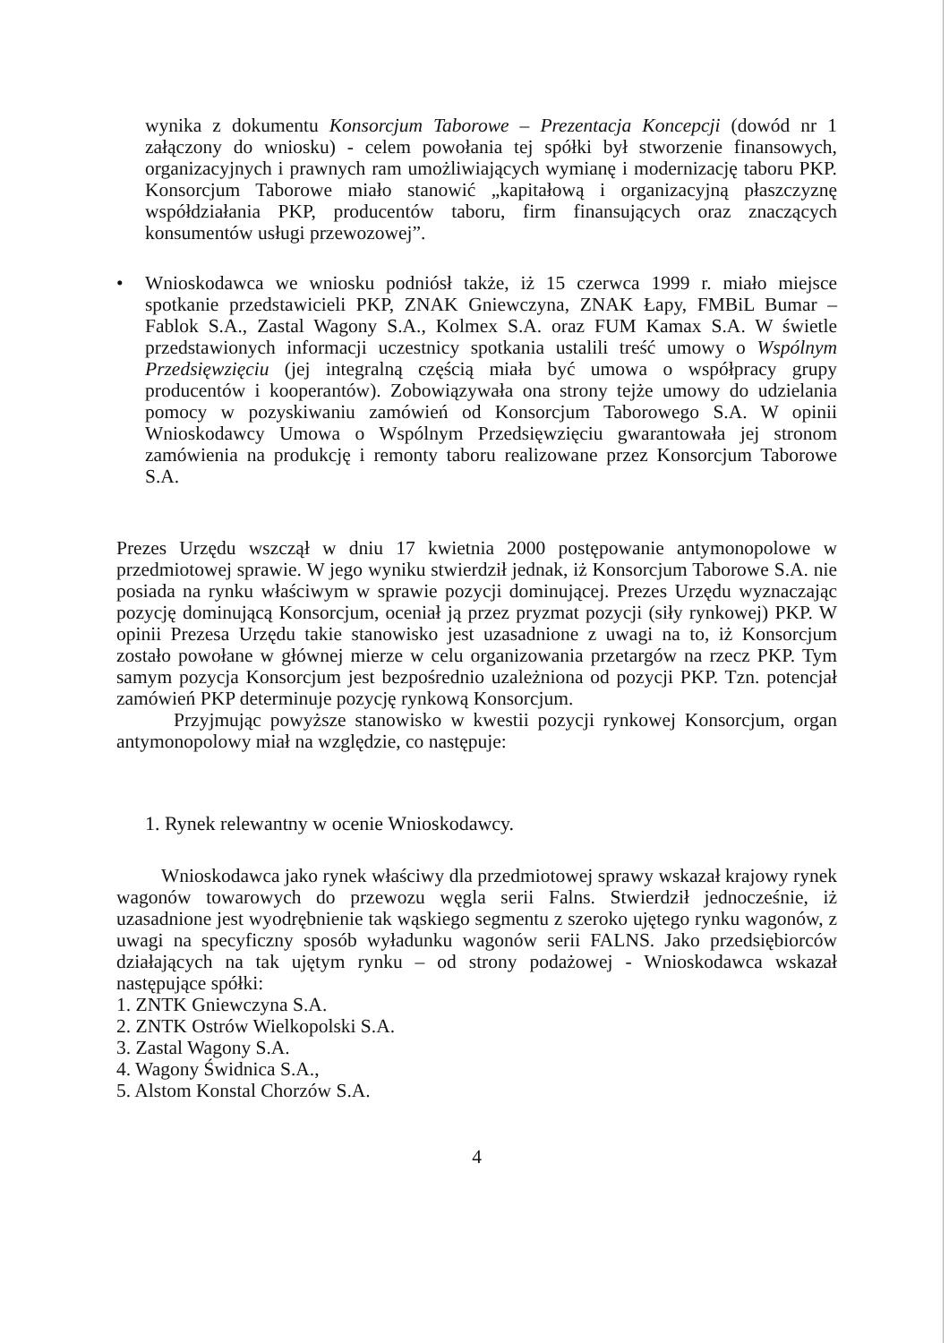wynika z dokumentu Konsorcjum Taborowe – Prezentacja Koncepcji (dowód nr 1 załączony do wniosku) - celem powołania tej spółki był stworzenie finansowych, organizacyjnych i prawnych ram umożliwiających wymianę i modernizację taboru PKP. Konsorcjum Taborowe miało stanowić „kapitałową i organizacyjną płaszczyznę współdziałania PKP, producentów taboru, firm finansujących oraz znaczących konsumentów usługi przewozowej”.
• Wnioskodawca we wniosku podniósł także, iż 15 czerwca 1999 r. miało miejsce spotkanie przedstawicieli PKP, ZNAK Gniewczyna, ZNAK Łapy, FMBiL Bumar – Fablok S.A., Zastal Wagony S.A., Kolmex S.A. oraz FUM Kamax S.A. W świetle przedstawionych informacji uczestnicy spotkania ustalili treść umowy o Wspólnym Przedsięwzięciu (jej integralną częścią miała być umowa o współpracy grupy producentów i kooperantów). Zobowiązywała ona strony tejże umowy do udzielania pomocy w pozyskiwaniu zamówień od Konsorcjum Taborowego S.A. W opinii Wnioskodawcy Umowa o Wspólnym Przedsięwzięciu gwarantowała jej stronom zamówienia na produkcję i remonty taboru realizowane przez Konsorcjum Taborowe S.A.
Prezes Urzędu wszczął w dniu 17 kwietnia 2000 postępowanie antymonopolowe w przedmiotowej sprawie. W jego wyniku stwierdził jednak, iż Konsorcjum Taborowe S.A. nie posiada na rynku właściwym w sprawie pozycji dominującej. Prezes Urzędu wyznaczając pozycję dominującą Konsorcjum, oceniał ją przez pryzmat pozycji (siły rynkowej) PKP. W opinii Prezesa Urzędu takie stanowisko jest uzasadnione z uwagi na to, iż Konsorcjum zostało powołane w głównej mierze w celu organizowania przetargów na rzecz PKP. Tym samym pozycja Konsorcjum jest bezpośrednio uzależniona od pozycji PKP. Tzn. potencjał zamówień PKP determinuje pozycję rynkową Konsorcjum.
Przyjmując powyższe stanowisko w kwestii pozycji rynkowej Konsorcjum, organ antymonopolowy miał na względzie, co następuje:
1. Rynek relewantny w ocenie Wnioskodawcy.
Wnioskodawca jako rynek właściwy dla przedmiotowej sprawy wskazał krajowy rynek wagonów towarowych do przewozu węgla serii Falns. Stwierdził jednocześnie, iż uzasadnione jest wyodrębnienie tak wąskiego segmentu z szeroko ujętego rynku wagonów, z uwagi na specyficzny sposób wyładunku wagonów serii FALNS. Jako przedsiębiorców działających na tak ujętym rynku – od strony podażowej - Wnioskodawca wskazał następujące spółki:
1. ZNTK Gniewczyna S.A.
2. ZNTK Ostrów Wielkopolski S.A.
3. Zastal Wagony S.A.
4. Wagony Świdnica S.A.,
5. Alstom Konstal Chorzów S.A.
4